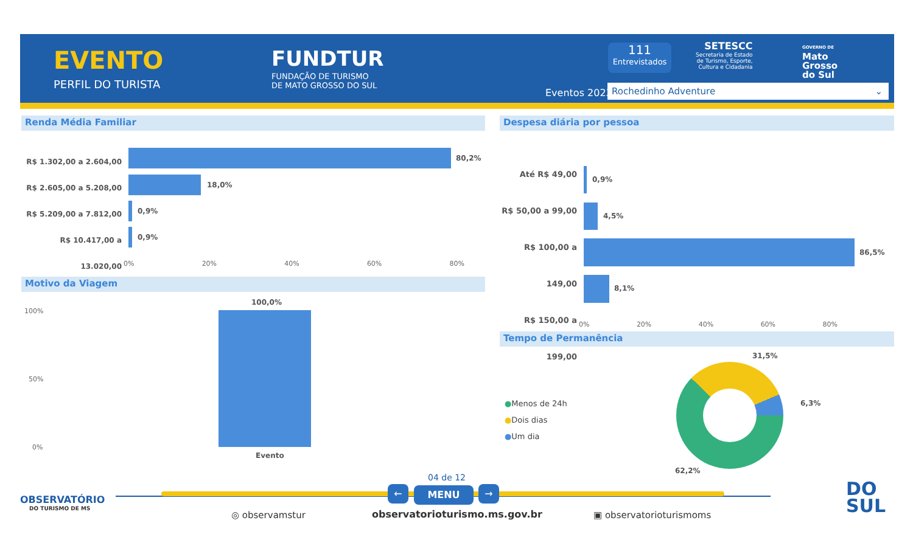EVENTO
PERFIL DO TURISTA
FUNDTUR
FUNDAÇÃO DE TURISMO
DE MATO GROSSO DO SUL
111
Entrevistados
SETESCC
Secretaria de Estado
de Turismo, Esporte,
Cultura e Cidadania
GOVERNO DE
Mato
Grosso
do Sul
Eventos 2023: Rochedinho Adventure ⌄
Renda Média Familiar
R$ 1.302,00 a 2.604,00
R$ 2.605,00 a 5.208,00
R$ 5.209,00 a 7.812,00
R$ 10.417,00 a 13.020,00
80,2%
18,0%
0,9%
0,9%
0% 20% 40% 60% 80%
Motivo da Viagem
100%
50%
0%
100,0%
Evento
Despesa diária por pessoa
Até R$ 49,00
R$ 50,00 a 99,00
R$ 100,00 a 149,00
R$ 150,00 a 199,00
0,9%
4,5%
86,5%
8,1%
0% 20% 40% 60% 80%
Tempo de Permanência
●Menos de 24h
●Dois dias
●Um dia
31,5%
6,3%
62,2%
OBSERVATÓRIO
DO TURISMO DE MS
04 de 12
← MENU →
◎ observamstur observatorioturismo.ms.gov.br ▣ observatorioturismoms
DO
SUL